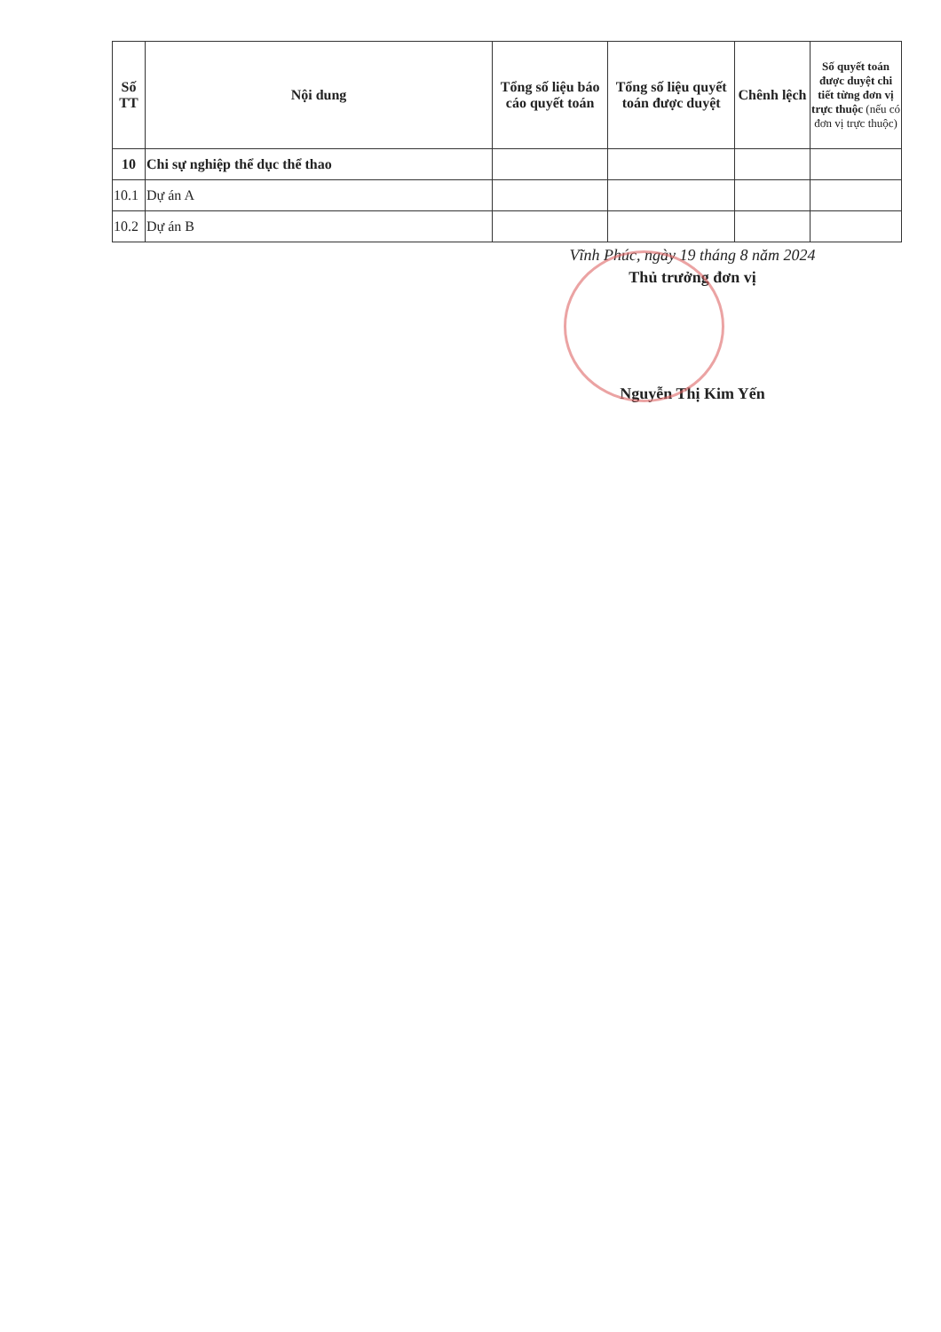| Số TT | Nội dung | Tổng số liệu báo cáo quyết toán | Tổng số liệu quyết toán được duyệt | Chênh lệch | Số quyết toán được duyệt chi tiết từng đơn vị trực thuộc (nếu có đơn vị trực thuộc) |
| --- | --- | --- | --- | --- | --- |
| 10 | Chi sự nghiệp thể dục thể thao | | | | |
| 10.1 | Dự án A | | | | |
| 10.2 | Dự án B | | | | |
Vĩnh Phúc, ngày 19 tháng 8 năm 2024
Thủ trưởng đơn vị
Nguyễn Thị Kim Yến